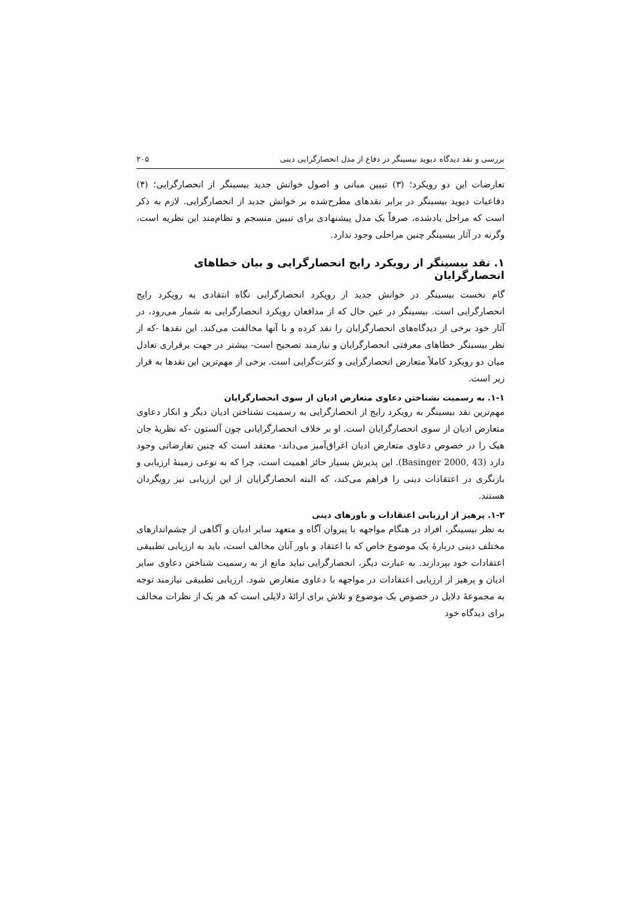بررسی و نقد دیدگاه دیوید بیسینگر در دفاع از مدل انحصارگرایی دینی ۲۰۵
تعارضات این دو رویکرد؛ (۳) تبیین مبانی و اصول خوانش جدید بیسینگر از انحصارگرایی؛ (۴) دفاعیات دیوید بیسینگر در برابر نقدهای مطرح‌شده بر خوانش جدید از انحصارگرایی. لازم به ذکر است که مراحل یادشده، صرفاً یک مدل پیشنهادی برای تبیین منسجم و نظام‌مند این نظریه است، وگرنه در آثار بیسینگر چنین مراحلی وجود ندارد.
۱. نقد بیسینگر از رویکرد رایج انحصارگرایی و بیان خطاهای انحصارگرایان
گام نخست بیسینگر در خوانش جدید از رویکرد انحصارگرایی نگاه انتقادی به رویکرد رایج انحصارگرایی است. بیسینگر در عین حال که از مدافعان رویکرد انحصارگرایی به شمار می‌رود، در آثار خود برخی از دیدگاه‌های انحصارگرایان را نقد کرده و با آنها مخالفت می‌کند. این نقدها -که از نظر بیسینگر خطاهای معرفتی انحصارگرایان و نیازمند تصحیح است- بیشتر در جهت برقراری تعادل میان دو رویکرد کاملاً متعارض انحصارگرایی و کثرت‌گرایی است. برخی از مهم‌ترین این نقدها به قرار زیر است.
۱-۱. به رسمیت نشناختن دعاوی متعارض ادیان از سوی انحصارگرایان
مهم‌ترین نقد بیسینگر به رویکرد رایج از انحصارگرایی به رسمیت نشناختن ادیان دیگر و انکار دعاوی متعارض ادیان از سوی انحصارگرایان است. او بر خلاف انحصارگرایانی چون آلستون -که نظریهٔ جان هیک را در خصوص دعاوی متعارض ادیان اغراق‌آمیز می‌داند- معتقد است که چنین تعارضاتی وجود دارد (Basinger 2000, 43). این پذیرش بسیار حائز اهمیت است، چرا که به نوعی زمینهٔ ارزیابی و بازنگری در اعتقادات دینی را فراهم می‌کند، که البته انحصارگرایان از این ارزیابی نیز رویگردان هستند.
۱-۲. پرهیز از ارزیابی اعتقادات و باورهای دینی
به نظر بیسینگر، افراد در هنگام مواجهه با پیروان آگاه و متعهد سایر ادیان و آگاهی از چشم‌اندازهای مختلف دینی دربارهٔ یک موضوع خاص که با اعتقاد و باور آنان مخالف است، باید به ارزیابی تطبیقی اعتقادات خود بپردازند. به عبارت دیگر، انحصارگرایی نباید مانع از به رسمیت شناختن دعاوی سایر ادیان و پرهیز از ارزیابی اعتقادات در مواجهه با دعاوی متعارض شود. ارزیابی تطبیقی نیازمند توجه به مجموعهٔ دلایل در خصوص یک موضوع و تلاش برای ارائهٔ دلایلی است که هر یک از نظرات مخالف برای دیدگاه خود